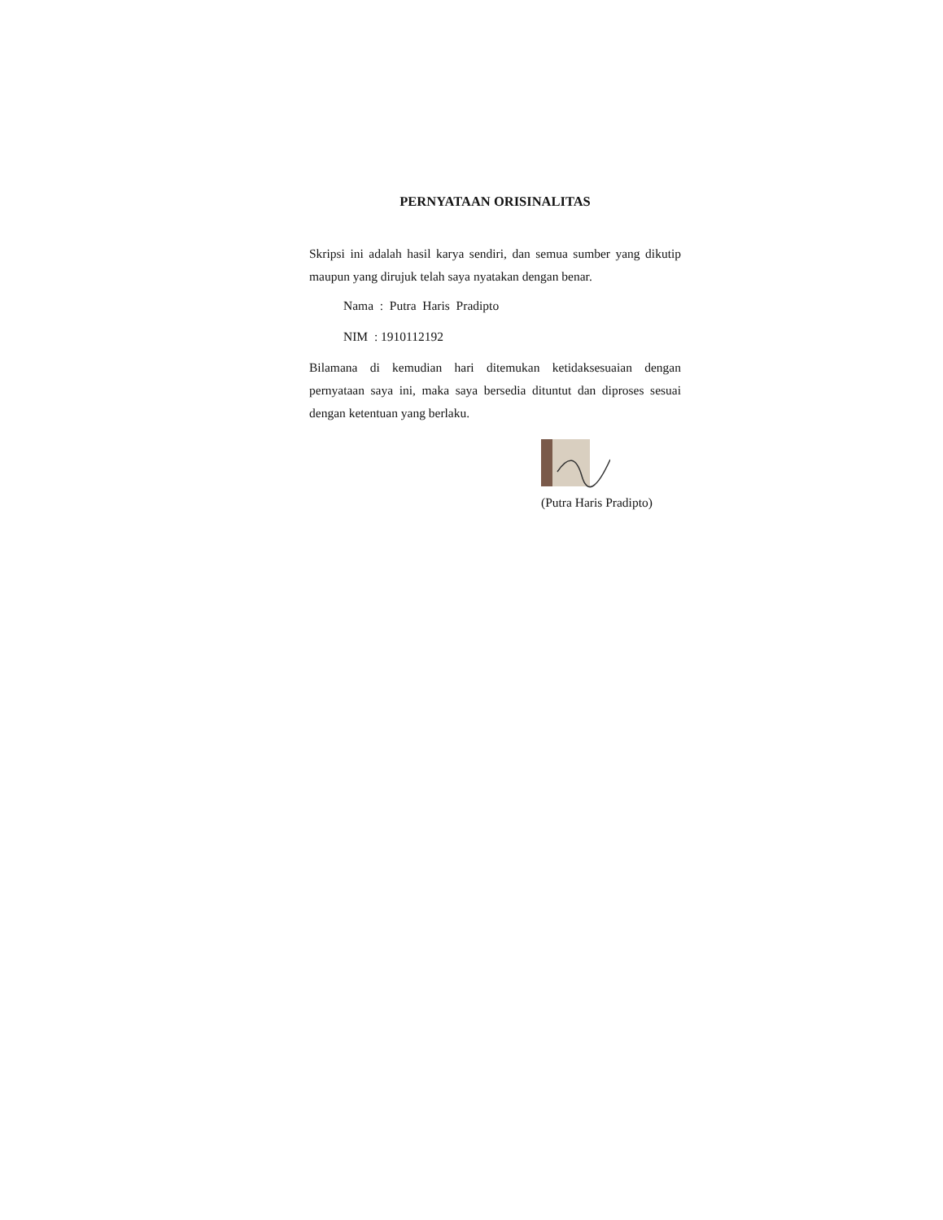PERNYATAAN ORISINALITAS
Skripsi ini adalah hasil karya sendiri, dan semua sumber yang dikutip maupun yang dirujuk telah saya nyatakan dengan benar.
Nama : Putra Haris Pradipto
NIM : 1910112192
Bilamana di kemudian hari ditemukan ketidaksesuaian dengan pernyataan saya ini, maka saya bersedia dituntut dan diproses sesuai dengan ketentuan yang berlaku.
(Putra Haris Pradipto)